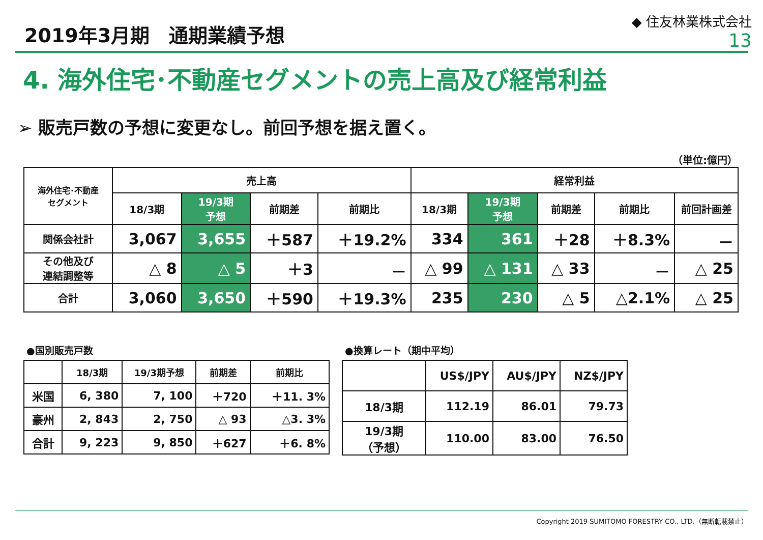2019年3月期　通期業績予想
◆ 住友林業株式会社
13
4. 海外住宅･不動産セグメントの売上高及び経常利益
➢ 販売戸数の予想に変更なし。前回予想を据え置く。
（単位:億円）
| 海外住宅･不動産 セグメント | 売上高 | | | | 経常利益 | | | | |
| --- | --- | --- | --- | --- | --- | --- | --- | --- | --- |
| | 18/3期 | 19/3期 予想 | 前期差 | 前期比 | 18/3期 | 19/3期 予想 | 前期差 | 前期比 | 前回計画差 |
| 関係会社計 | 3,067 | 3,655 | ＋587 | ＋19.2% | 334 | 361 | ＋28 | ＋8.3% | － |
| その他及び 連結調整等 | △ 8 | △ 5 | ＋3 | － | △ 99 | △ 131 | △ 33 | － | △ 25 |
| 合計 | 3,060 | 3,650 | ＋590 | ＋19.3% | 235 | 230 | △ 5 | △2.1% | △ 25 |
●国別販売戸数
| | 18/3期 | 19/3期予想 | 前期差 | 前期比 |
| --- | --- | --- | --- | --- |
| 米国 | 6, 380 | 7, 100 | ＋720 | ＋11. 3% |
| 豪州 | 2, 843 | 2, 750 | △ 93 | △3. 3% |
| 合計 | 9, 223 | 9, 850 | ＋627 | ＋6. 8% |
●換算レート（期中平均）
| | US$/JPY | AU$/JPY | NZ$/JPY |
| --- | --- | --- | --- |
| 18/3期 | 112.19 | 86.01 | 79.73 |
| 19/3期 （予想） | 110.00 | 83.00 | 76.50 |
Copyright 2019 SUMITOMO FORESTRY CO., LTD.（無断転載禁止）